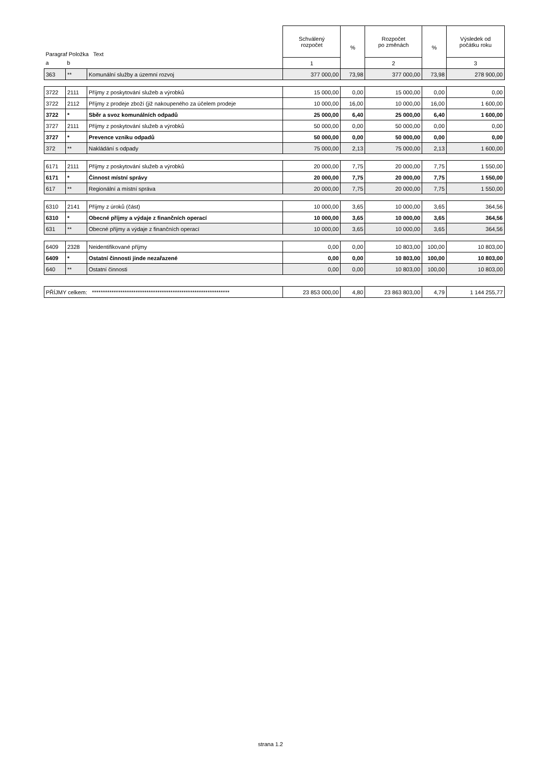| Paragraf Položka Text | | | Schválený rozpočet | % | Rozpočet po změnách | % | Výsledek od počátku roku |
| a | b | | 1 | | 2 | | 3 |
| 363 | ** | Komunální služby a územní rozvoj | 377 000,00 | 73,98 | 377 000,00 | 73,98 | 278 900,00 |
| 3722 | 2111 | Příjmy z poskytování služeb a výrobků | 15 000,00 | 0,00 | 15 000,00 | 0,00 | 0,00 |
| 3722 | 2112 | Příjmy z prodeje zboží (již nakoupeného za účelem prodeje | 10 000,00 | 16,00 | 10 000,00 | 16,00 | 1 600,00 |
| 3722 | * | Sběr a svoz komunálních odpadů | 25 000,00 | 6,40 | 25 000,00 | 6,40 | 1 600,00 |
| 3727 | 2111 | Příjmy z poskytování služeb a výrobků | 50 000,00 | 0,00 | 50 000,00 | 0,00 | 0,00 |
| 3727 | * | Prevence vzniku odpadů | 50 000,00 | 0,00 | 50 000,00 | 0,00 | 0,00 |
| 372 | ** | Nakládání s odpady | 75 000,00 | 2,13 | 75 000,00 | 2,13 | 1 600,00 |
| 6171 | 2111 | Příjmy z poskytování služeb a výrobků | 20 000,00 | 7,75 | 20 000,00 | 7,75 | 1 550,00 |
| 6171 | * | Činnost místní správy | 20 000,00 | 7,75 | 20 000,00 | 7,75 | 1 550,00 |
| 617 | ** | Regionální a místní správa | 20 000,00 | 7,75 | 20 000,00 | 7,75 | 1 550,00 |
| 6310 | 2141 | Příjmy z úroků (část) | 10 000,00 | 3,65 | 10 000,00 | 3,65 | 364,56 |
| 6310 | * | Obecné příjmy a výdaje z finančních operací | 10 000,00 | 3,65 | 10 000,00 | 3,65 | 364,56 |
| 631 | ** | Obecné příjmy a výdaje z finančních operací | 10 000,00 | 3,65 | 10 000,00 | 3,65 | 364,56 |
| 6409 | 2328 | Neidentifikované příjmy | 0,00 | 0,00 | 10 803,00 | 100,00 | 10 803,00 |
| 6409 | * | Ostatní činnosti jinde nezařazené | 0,00 | 0,00 | 10 803,00 | 100,00 | 10 803,00 |
| 640 | ** | Ostatní činnosti | 0,00 | 0,00 | 10 803,00 | 100,00 | 10 803,00 |
| PŘÍJMY celkem: *************************************************************** | | | 23 853 000,00 | 4,80 | 23 863 803,00 | 4,79 | 1 144 255,77 |
strana 1.2